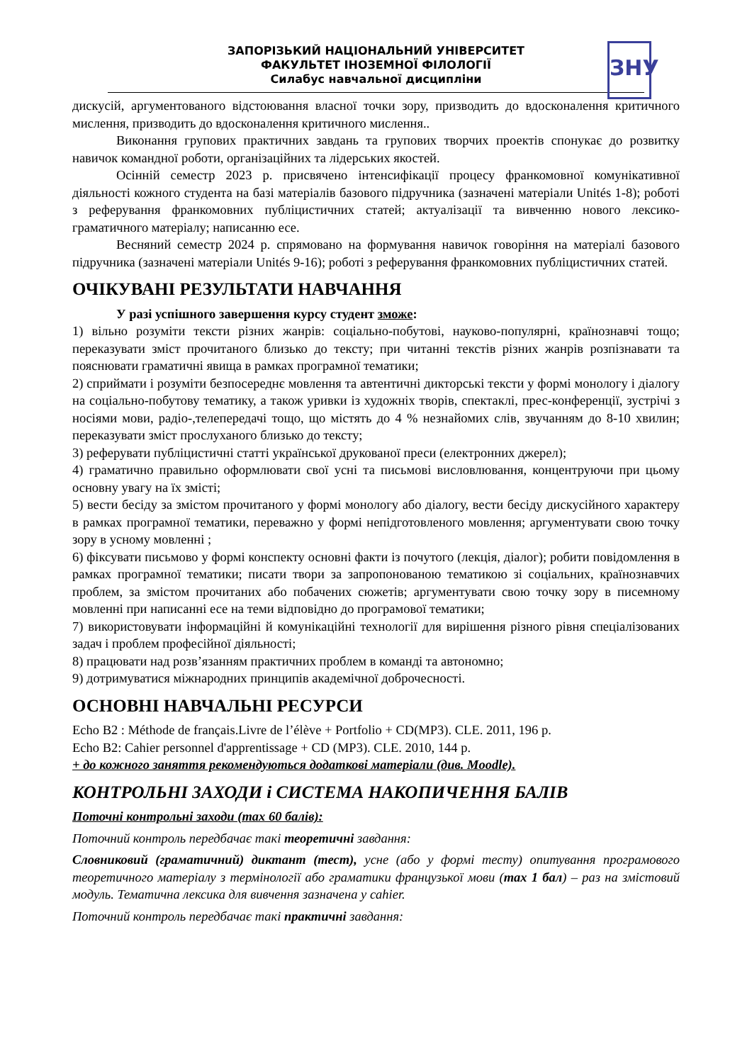ЗАПОРІЗЬКИЙ НАЦІОНАЛЬНИЙ УНІВЕРСИТЕТ
ФАКУЛЬТЕТ ІНОЗЕМНОЇ ФІЛОЛОГІЇ
Силабус навчальної дисципліни
ЗНУ
дискусій, аргументованого відстоювання власної точки зору, призводить до вдосконалення критичного мислення, призводить до вдосконалення критичного мислення..
Виконання групових практичних завдань та групових творчих проектів спонукає до розвитку навичок командної роботи, організаційних та лідерських якостей.
Осінній семестр 2023 р. присвячено інтенсифікації процесу франкомовної комунікативної діяльності кожного студента на базі матеріалів базового підручника (зазначені матеріали Unités 1-8); роботі з реферування франкомовних публіцистичних статей; актуалізації та вивченню нового лексико-граматичного матеріалу; написанню есе.
Весняний семестр 2024 р. спрямовано на формування навичок говоріння на матеріалі базового підручника (зазначені матеріали Unités 9-16); роботі з реферування франкомовних публіцистичних статей.
ОЧІКУВАНІ РЕЗУЛЬТАТИ НАВЧАННЯ
У разі успішного завершення курсу студент зможе:
1) вільно розуміти тексти різних жанрів: соціально-побутові, науково-популярні, країнознавчі тощо; переказувати зміст прочитаного близько до тексту; при читанні текстів різних жанрів розпізнавати та пояснювати граматичні явища в рамках програмної тематики;
2) сприймати і розуміти безпосереднє мовлення та автентичні дикторські тексти у формі монологу і діалогу на соціально-побутову тематику, а також уривки із художніх творів, спектаклі, прес-конференції, зустрічі з носіями мови, радіо-,телепередачі тощо, що містять до 4 % незнайомих слів, звучанням до 8-10 хвилин; переказувати зміст прослуханого близько до тексту;
3) реферувати публіцистичні статті української друкованої преси (електронних джерел);
4) граматично правильно оформлювати свої усні та письмові висловлювання, концентруючи при цьому основну увагу на їх змісті;
5) вести бесіду за змістом прочитаного у формі монологу або діалогу, вести бесіду дискусійного характеру в рамках програмної тематики, переважно у формі непідготовленого мовлення; аргументувати свою точку зору в усному мовленні ;
6) фіксувати письмово у формі конспекту основні факти із почутого (лекція, діалог); робити повідомлення в рамках програмної тематики; писати твори за запропонованою тематикою зі соціальних, країнознавчих проблем, за змістом прочитаних або побачених сюжетів; аргументувати свою точку зору в писемному мовленні при написанні есе на теми відповідно до програмової тематики;
7) використовувати інформаційні й комунікаційні технології для вирішення різного рівня спеціалізованих задач і проблем професійної діяльності;
8) працювати над розв’язанням практичних проблем в команді та автономно;
9) дотримуватися міжнародних принципів академічної доброчесності.
ОСНОВНІ НАВЧАЛЬНІ РЕСУРСИ
Echo B2 : Méthode de français.Livre de l’élève + Portfolio + CD(MP3). CLE. 2011, 196 p.
Echo B2: Cahier personnel d'apprentissage + CD (MP3). CLE. 2010, 144 p.
+ до кожного заняття рекомендуються додаткові матеріали (див. Moodle).
КОНТРОЛЬНІ ЗАХОДИ і СИСТЕМА НАКОПИЧЕННЯ БАЛІВ
Поточні контрольні заходи (max 60 балів):
Поточний контроль передбачає такі теоретичні завдання:
Словниковий (граматичний) диктант (тест), усне (або у формі тесту) опитування програмового теоретичного матеріалу з термінології або граматики французької мови (max 1 бал) – раз на змістовий модуль. Тематична лексика для вивчення зазначена у cahier.
Поточний контроль передбачає такі практичні завдання: